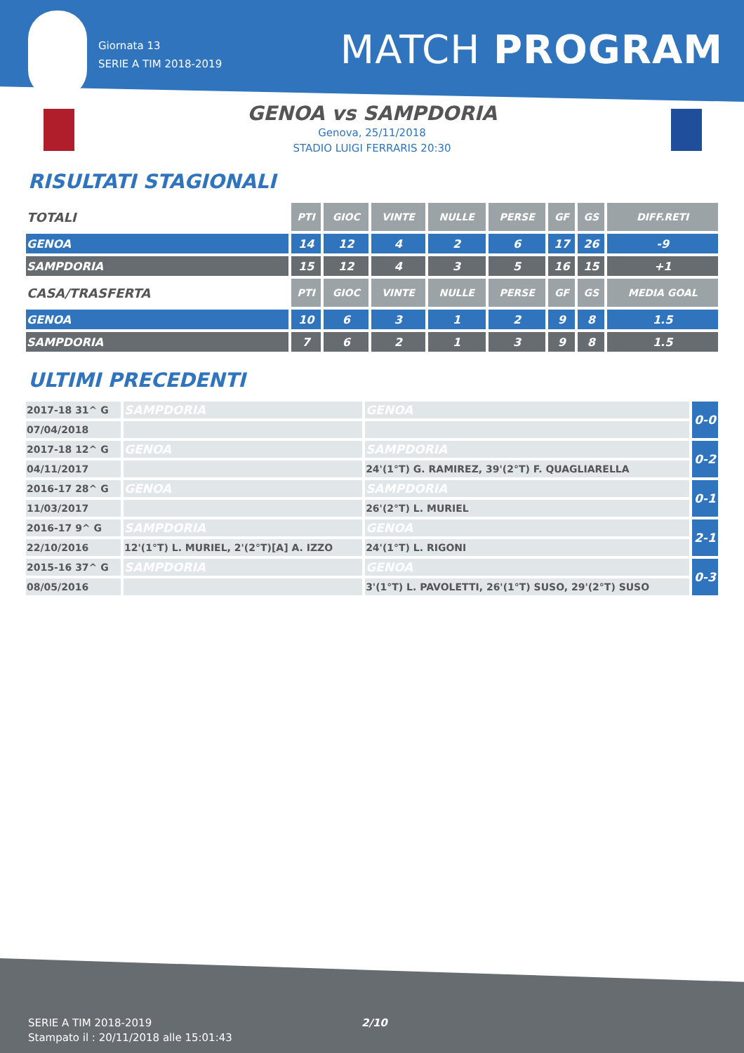Giornata 13
SERIE A TIM 2018-2019
MATCH PROGRAM
GENOA vs SAMPDORIA
Genova, 25/11/2018
STADIO LUIGI FERRARIS 20:30
RISULTATI STAGIONALI
| TOTALI | PTI | GIOC | VINTE | NULLE | PERSE | GF | GS | DIFF.RETI |
| GENOA | 14 | 12 | 4 | 2 | 6 | 17 | 26 | -9 |
| SAMPDORIA | 15 | 12 | 4 | 3 | 5 | 16 | 15 | +1 |
| CASA/TRASFERTA | PTI | GIOC | VINTE | NULLE | PERSE | GF | GS | MEDIA GOAL |
| GENOA | 10 | 6 | 3 | 1 | 2 | 9 | 8 | 1.5 |
| SAMPDORIA | 7 | 6 | 2 | 1 | 3 | 9 | 8 | 1.5 |
ULTIMI PRECEDENTI
| 2017-18 31^ G | SAMPDORIA | GENOA | 0-0 |
| 07/04/2018 | | | |
| 2017-18 12^ G | GENOA | SAMPDORIA | 0-2 |
| 04/11/2017 | | 24'(1°T) G. RAMIREZ, 39'(2°T) F. QUAGLIARELLA | |
| 2016-17 28^ G | GENOA | SAMPDORIA | 0-1 |
| 11/03/2017 | | 26'(2°T) L. MURIEL | |
| 2016-17 9^ G | SAMPDORIA | GENOA | 2-1 |
| 22/10/2016 | 12'(1°T) L. MURIEL, 2'(2°T)[A] A. IZZO | 24'(1°T) L. RIGONI | |
| 2015-16 37^ G | SAMPDORIA | GENOA | 0-3 |
| 08/05/2016 | | 3'(1°T) L. PAVOLETTI, 26'(1°T) SUSO, 29'(2°T) SUSO | |
SERIE A TIM 2018-2019
Stampato il : 20/11/2018 alle 15:01:43
2/10